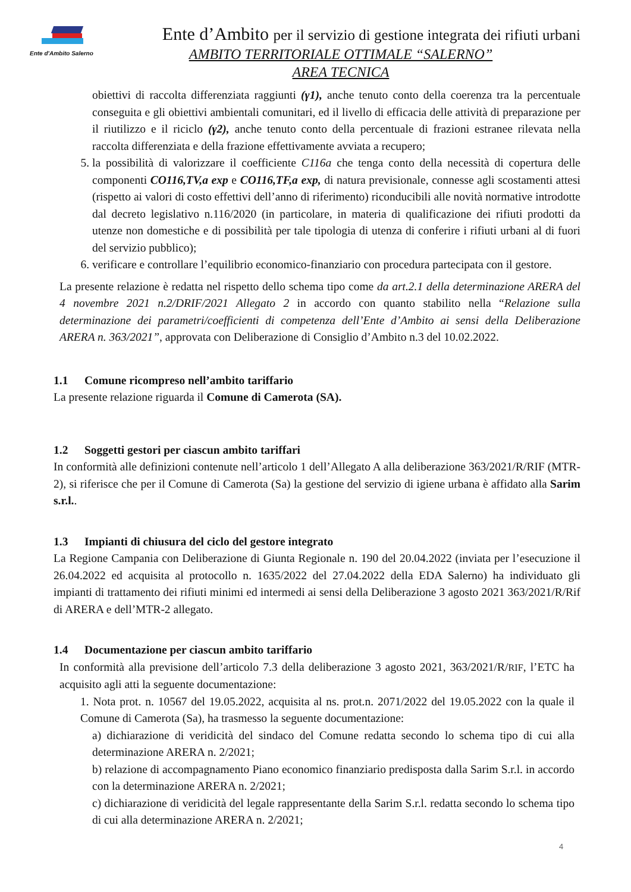Ente d'Ambito Salerno
Ente d’Ambito per il servizio di gestione integrata dei rifiuti urbani
AMBITO TERRITORIALE OTTIMALE “SALERNO”
AREA TECNICA
obiettivi di raccolta differenziata raggiunti (γ1), anche tenuto conto della coerenza tra la percentuale conseguita e gli obiettivi ambientali comunitari, ed il livello di efficacia delle attività di preparazione per il riutilizzo e il riciclo (γ2), anche tenuto conto della percentuale di frazioni estranee rilevata nella raccolta differenziata e della frazione effettivamente avviata a recupero;
5. la possibilità di valorizzare il coefficiente C116a che tenga conto della necessità di copertura delle componenti CO116,TV,a exp e CO116,TF,a exp, di natura previsionale, connesse agli scostamenti attesi (rispetto ai valori di costo effettivi dell’anno di riferimento) riconducibili alle novità normative introdotte dal decreto legislativo n.116/2020 (in particolare, in materia di qualificazione dei rifiuti prodotti da utenze non domestiche e di possibilità per tale tipologia di utenza di conferire i rifiuti urbani al di fuori del servizio pubblico);
6. verificare e controllare l’equilibrio economico-finanziario con procedura partecipata con il gestore.
La presente relazione è redatta nel rispetto dello schema tipo come da art.2.1 della determinazione ARERA del 4 novembre 2021 n.2/DRIF/2021 Allegato 2 in accordo con quanto stabilito nella “Relazione sulla determinazione dei parametri/coefficienti di competenza dell’Ente d’Ambito ai sensi della Deliberazione ARERA n. 363/2021”, approvata con Deliberazione di Consiglio d’Ambito n.3 del 10.02.2022.
1.1 Comune ricompreso nell’ambito tariffario
La presente relazione riguarda il Comune di Camerota (SA).
1.2 Soggetti gestori per ciascun ambito tariffari
In conformità alle definizioni contenute nell’articolo 1 dell’Allegato A alla deliberazione 363/2021/R/RIF (MTR-2), si riferisce che per il Comune di Camerota (Sa) la gestione del servizio di igiene urbana è affidato alla Sarim s.r.l..
1.3 Impianti di chiusura del ciclo del gestore integrato
La Regione Campania con Deliberazione di Giunta Regionale n. 190 del 20.04.2022 (inviata per l’esecuzione il 26.04.2022 ed acquisita al protocollo n. 1635/2022 del 27.04.2022 della EDA Salerno) ha individuato gli impianti di trattamento dei rifiuti minimi ed intermedi ai sensi della Deliberazione 3 agosto 2021 363/2021/R/Rif di ARERA e dell’MTR-2 allegato.
1.4 Documentazione per ciascun ambito tariffario
In conformità alla previsione dell’articolo 7.3 della deliberazione 3 agosto 2021, 363/2021/R/RIF, l’ETC ha acquisito agli atti la seguente documentazione:
1. Nota prot. n. 10567 del 19.05.2022, acquisita al ns. prot.n. 2071/2022 del 19.05.2022 con la quale il Comune di Camerota (Sa), ha trasmesso la seguente documentazione:
a) dichiarazione di veridicità del sindaco del Comune redatta secondo lo schema tipo di cui alla determinazione ARERA n. 2/2021;
b) relazione di accompagnamento Piano economico finanziario predisposta dalla Sarim S.r.l. in accordo con la determinazione ARERA n. 2/2021;
c) dichiarazione di veridicità del legale rappresentante della Sarim S.r.l. redatta secondo lo schema tipo di cui alla determinazione ARERA n. 2/2021;
4